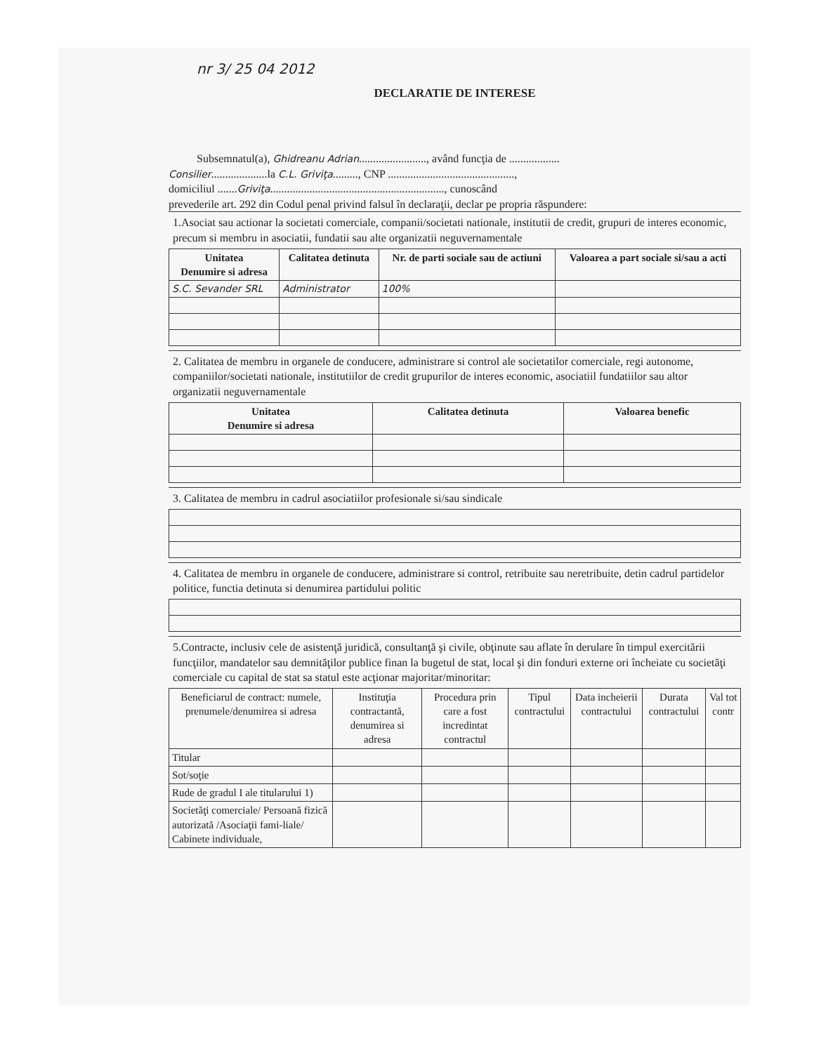nr 3/ 25 04 2012
DECLARATIE DE INTERESE
Subsemnatul(a), Ghidreanu Adrian........................, având funcţia de ..................
Consilier....................la C.L. Griviţa........., CNP .............................................,
domiciliul .......Griviţa.............................................................., cunoscând
prevederile art. 292 din Codul penal privind falsul în declaraţii, declar pe propria răspundere:
1.Asociat sau actionar la societati comerciale, companii/societati nationale, institutii de credit, grupuri de interes economic, precum si membru in asociatii, fundatii sau alte organizatii neguvernamentale
| Unitatea Denumire si adresa | Calitatea detinuta | Nr. de parti sociale sau de actiuni | Valoarea a part sociale si/sau a acti |
| --- | --- | --- | --- |
| S.C. Sevander SRL | Administrator | 100% | |
2. Calitatea de membru in organele de conducere, administrare si control ale societatilor comerciale, regi autonome, companiilor/societati nationale, institutiilor de credit grupurilor de interes economic, asociatiil fundatiilor sau altor organizatii neguvernamentale
| Unitatea Denumire si adresa | Calitatea detinuta | Valoarea benefic |
| --- | --- | --- |
3. Calitatea de membru in cadrul asociatiilor profesionale si/sau sindicale
4. Calitatea de membru in organele de conducere, administrare si control, retribuite sau neretribuite, detin cadrul partidelor politice, functia detinuta si denumirea partidului politic
5.Contracte, inclusiv cele de asistenţă juridică, consultanţă şi civile, obţinute sau aflate în derulare în timpul exercitării funcţiilor, mandatelor sau demnităţilor publice finan la bugetul de stat, local şi din fonduri externe ori încheiate cu societăţi comerciale cu capital de stat sa statul este acţionar majoritar/minoritar:
| Beneficiarul de contract: numele, prenumele/denumirea si adresa | Instituţia contractantă, denumirea si adresa | Procedura prin care a fost incredintat contractul | Tipul contractului | Data incheierii contractului | Durata contractului | Val tot contr |
| Titular | | | | | | |
| Sot/soţie | | | | | | |
| Rude de gradul I ale titularului 1) | | | | | | |
| Societăţi comerciale/ Persoană fizică autorizată /Asociaţii fami-liale/ Cabinete individuale, | | | | | | |